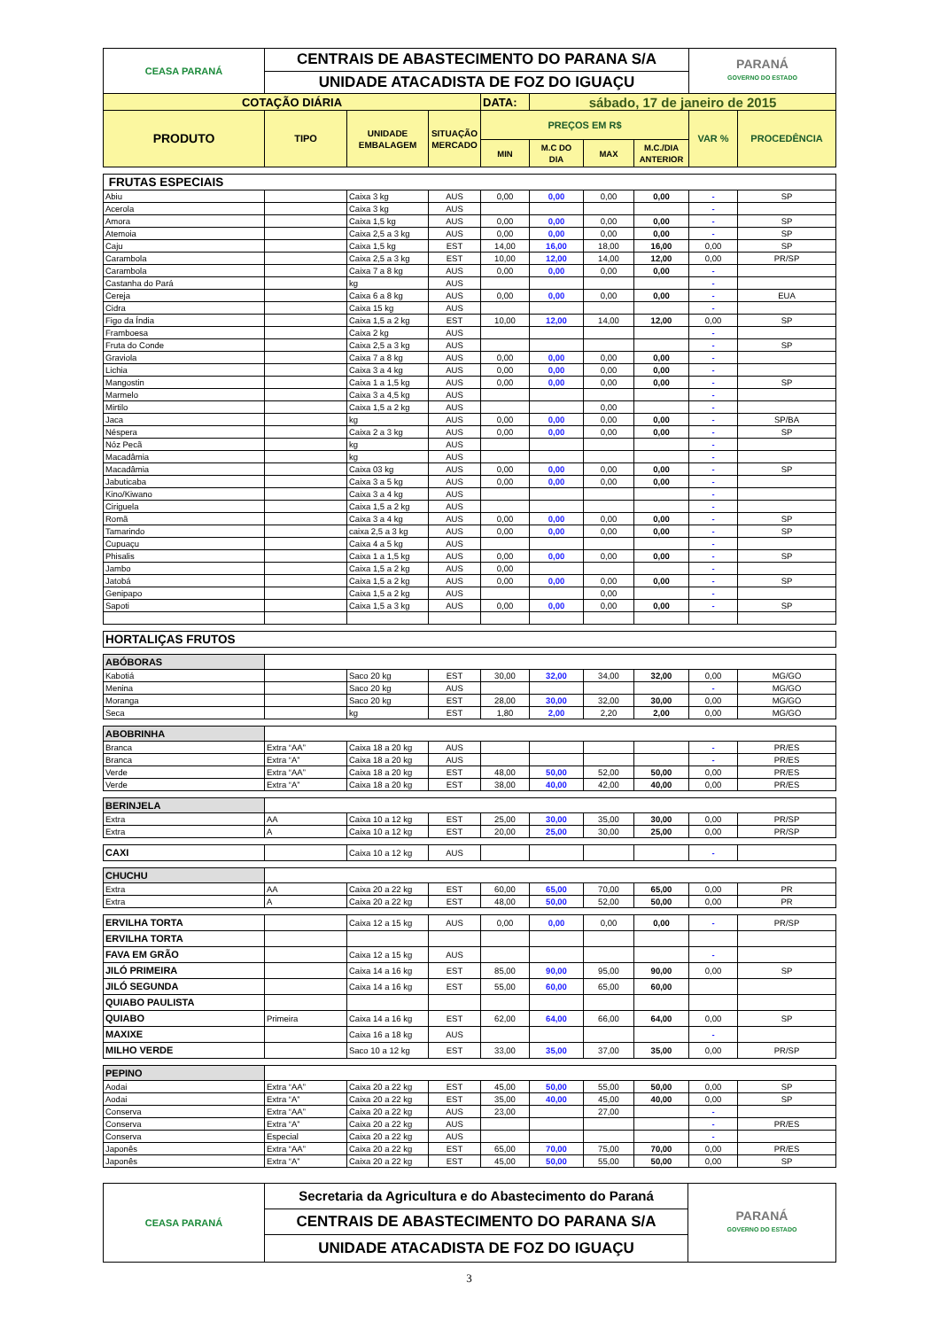| CEASA PARANÁ | CENTRAIS DE ABASTECIMENTO DO PARANA S/A | | | | | | | PARANÁ GOVERNO DO ESTADO | |
| | UNIDADE ATACADISTA DE FOZ DO IGUAÇU | | | | | | | | |
| COTAÇÃO DIÁRIA | | | | DATA: | sábado, 17 de janeiro de 2015 | | | | |
| PRODUTO | TIPO | UNIDADE EMBALAGEM | SITUAÇÃO MERCADO | PREÇOS EM R$ | | | | VAR % | PROCEDÊNCIA |
| | | | | MIN | M.C DO DIA | MAX | M.C./DIA ANTERIOR | | |
| FRUTAS ESPECIAIS | | | | | | | | | |
| Abiu | | Caixa 3 kg | AUS | 0,00 | 0,00 | 0,00 | 0,00 | - | SP |
| Acerola | | Caixa 3 kg | AUS | | | | | - | |
| Amora | | Caixa 1,5 kg | AUS | 0,00 | 0,00 | 0,00 | 0,00 | - | SP |
| Atemoia | | Caixa 2,5 a 3 kg | AUS | 0,00 | 0,00 | 0,00 | 0,00 | - | SP |
| Caju | | Caixa 1,5 kg | EST | 14,00 | 16,00 | 18,00 | 16,00 | 0,00 | SP |
| Carambola | | Caixa 2,5 a 3 kg | EST | 10,00 | 12,00 | 14,00 | 12,00 | 0,00 | PR/SP |
| Carambola | | Caixa 7 a 8 kg | AUS | 0,00 | 0,00 | 0,00 | 0,00 | - | |
| Castanha do Pará | | kg | AUS | | | | | - | |
| Cereja | | Caixa 6 a 8 kg | AUS | 0,00 | 0,00 | 0,00 | 0,00 | - | EUA |
| Cidra | | Caixa 15 kg | AUS | | | | | - | |
| Figo da Índia | | Caixa 1,5 a 2 kg | EST | 10,00 | 12,00 | 14,00 | 12,00 | 0,00 | SP |
| Framboesa | | Caixa 2 kg | AUS | | | | | - | |
| Fruta do Conde | | Caixa 2,5 a 3 kg | AUS | | | | | - | SP |
| Graviola | | Caixa 7 a 8 kg | AUS | 0,00 | 0,00 | 0,00 | 0,00 | - | |
| Lichia | | Caixa 3 a 4 kg | AUS | 0,00 | 0,00 | 0,00 | 0,00 | - | |
| Mangostin | | Caixa 1 a 1,5 kg | AUS | 0,00 | 0,00 | 0,00 | 0,00 | - | SP |
| Marmelo | | Caixa 3 a 4,5 kg | AUS | | | | | - | |
| Mirtilo | | Caixa 1,5 a 2 kg | AUS | | | 0,00 | | - | |
| Jaca | | kg | AUS | 0,00 | 0,00 | 0,00 | 0,00 | - | SP/BA |
| Néspera | | Caixa 2 a 3 kg | AUS | 0,00 | 0,00 | 0,00 | 0,00 | - | SP |
| Nóz Pecã | | kg | AUS | | | | | - | |
| Macadâmia | | kg | AUS | | | | | - | |
| Macadâmia | | Caixa 03 kg | AUS | 0,00 | 0,00 | 0,00 | 0,00 | - | SP |
| Jabuticaba | | Caixa 3 a 5 kg | AUS | 0,00 | 0,00 | 0,00 | 0,00 | - | |
| Kino/Kiwano | | Caixa 3 a 4 kg | AUS | | | | | - | |
| Ciriguela | | Caixa 1,5 a 2 kg | AUS | | | | | - | |
| Romã | | Caixa 3 a 4 kg | AUS | 0,00 | 0,00 | 0,00 | 0,00 | - | SP |
| Tamarindo | | caixa 2,5 a 3 kg | AUS | 0,00 | 0,00 | 0,00 | 0,00 | - | SP |
| Cupuaçu | | Caixa 4 a 5 kg | AUS | | | | | - | |
| Phisalis | | Caixa 1 a 1,5 kg | AUS | 0,00 | 0,00 | 0,00 | 0,00 | - | SP |
| Jambo | | Caixa 1,5 a 2 kg | AUS | 0,00 | | | | - | |
| Jatobá | | Caixa 1,5 a 2 kg | AUS | 0,00 | 0,00 | 0,00 | 0,00 | - | SP |
| Genipapo | | Caixa 1,5 a 2 kg | AUS | | | 0,00 | | - | |
| Sapoti | | Caixa 1,5 a 3 kg | AUS | 0,00 | 0,00 | 0,00 | 0,00 | - | SP |
| HORTALIÇAS FRUTOS | | | | | | | | | |
| ABÓBORAS | | | | | | | | | |
| Kabotiá | | Saco 20 kg | EST | 30,00 | 32,00 | 34,00 | 32,00 | 0,00 | MG/GO |
| Menina | | Saco 20 kg | AUS | | | | | - | MG/GO |
| Moranga | | Saco 20 kg | EST | 28,00 | 30,00 | 32,00 | 30,00 | 0,00 | MG/GO |
| Seca | | kg | EST | 1,80 | 2,00 | 2,20 | 2,00 | 0,00 | MG/GO |
| ABOBRINHA | | | | | | | | | |
| Branca | Extra “AA” | Caixa 18 a 20 kg | AUS | | | | | - | PR/ES |
| Branca | Extra “A” | Caixa 18 a 20 kg | AUS | | | | | - | PR/ES |
| Verde | Extra “AA” | Caixa 18 a 20 kg | EST | 48,00 | 50,00 | 52,00 | 50,00 | 0,00 | PR/ES |
| Verde | Extra “A” | Caixa 18 a 20 kg | EST | 38,00 | 40,00 | 42,00 | 40,00 | 0,00 | PR/ES |
| BERINJELA | | | | | | | | | |
| Extra | AA | Caixa 10 a 12 kg | EST | 25,00 | 30,00 | 35,00 | 30,00 | 0,00 | PR/SP |
| Extra | A | Caixa 10 a 12 kg | EST | 20,00 | 25,00 | 30,00 | 25,00 | 0,00 | PR/SP |
| CAXI | | Caixa 10 a 12 kg | AUS | | | | | - | |
| CHUCHU | | | | | | | | | |
| Extra | AA | Caixa 20 a 22 kg | EST | 60,00 | 65,00 | 70,00 | 65,00 | 0,00 | PR |
| Extra | A | Caixa 20 a 22 kg | EST | 48,00 | 50,00 | 52,00 | 50,00 | 0,00 | PR |
| ERVILHA TORTA | | Caixa 12 a 15 kg | AUS | 0,00 | 0,00 | 0,00 | 0,00 | - | PR/SP |
| ERVILHA TORTA | | | | | | | | | |
| FAVA EM GRÃO | | Caixa 12 a 15 kg | AUS | | | | | - | |
| JILÓ PRIMEIRA | | Caixa 14 a 16 kg | EST | 85,00 | 90,00 | 95,00 | 90,00 | 0,00 | SP |
| JILÓ SEGUNDA | | Caixa 14 a 16 kg | EST | 55,00 | 60,00 | 65,00 | 60,00 | | |
| QUIABO PAULISTA | | | | | | | | | |
| QUIABO | Primeira | Caixa 14 a 16 kg | EST | 62,00 | 64,00 | 66,00 | 64,00 | 0,00 | SP |
| MAXIXE | | Caixa 16 a 18 kg | AUS | | | | | - | |
| MILHO VERDE | | Saco 10 a 12 kg | EST | 33,00 | 35,00 | 37,00 | 35,00 | 0,00 | PR/SP |
| PEPINO | | | | | | | | | |
| Aodai | Extra “AA” | Caixa 20 a 22 kg | EST | 45,00 | 50,00 | 55,00 | 50,00 | 0,00 | SP |
| Aodai | Extra “A” | Caixa 20 a 22 kg | EST | 35,00 | 40,00 | 45,00 | 40,00 | 0,00 | SP |
| Conserva | Extra “AA” | Caixa 20 a 22 kg | AUS | 23,00 | | 27,00 | | - | |
| Conserva | Extra “A” | Caixa 20 a 22 kg | AUS | | | | | - | PR/ES |
| Conserva | Especial | Caixa 20 a 22 kg | AUS | | | | | - | |
| Japonês | Extra “AA” | Caixa 20 a 22 kg | EST | 65,00 | 70,00 | 75,00 | 70,00 | 0,00 | PR/ES |
| Japonês | Extra “A” | Caixa 20 a 22 kg | EST | 45,00 | 50,00 | 55,00 | 50,00 | 0,00 | SP |
| CEASA PARANÁ | Secretaria da Agricultura e do Abastecimento do Paraná | PARANÁ GOVERNO DO ESTADO |
| | CENTRAIS DE ABASTECIMENTO DO PARANA S/A | |
| | UNIDADE ATACADISTA DE FOZ DO IGUAÇU | |
3